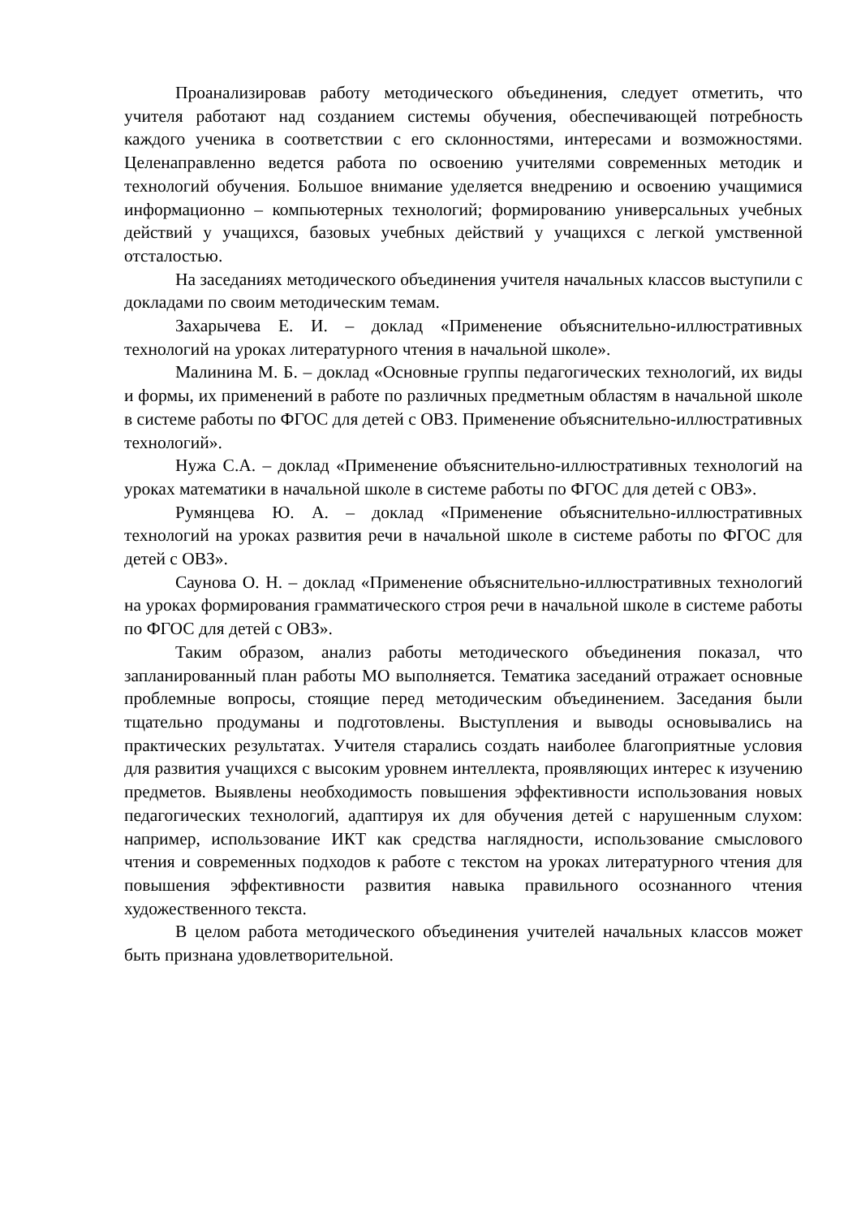Проанализировав работу методического объединения, следует отметить, что учителя работают над созданием системы обучения, обеспечивающей потребность каждого ученика в соответствии с его склонностями, интересами и возможностями. Целенаправленно ведется работа по освоению учителями современных методик и технологий обучения. Большое внимание уделяется внедрению и освоению учащимися информационно – компьютерных технологий; формированию универсальных учебных действий у учащихся, базовых учебных действий у учащихся с легкой умственной отсталостью.
На заседаниях методического объединения учителя начальных классов выступили с докладами по своим методическим темам.
Захарычева Е. И. – доклад «Применение объяснительно-иллюстративных технологий на уроках литературного чтения в начальной школе».
Малинина М. Б. – доклад «Основные группы педагогических технологий, их виды и формы, их применений в работе по различных предметным областям в начальной школе в системе работы по ФГОС для детей с ОВЗ. Применение объяснительно-иллюстративных технологий».
Нужа С.А. – доклад «Применение объяснительно-иллюстративных технологий на уроках математики в начальной школе в системе работы по ФГОС для детей с ОВЗ».
Румянцева Ю. А. – доклад «Применение объяснительно-иллюстративных технологий на уроках развития речи в начальной школе в системе работы по ФГОС для детей с ОВЗ».
Саунова О. Н. – доклад «Применение объяснительно-иллюстративных технологий на уроках формирования грамматического строя речи в начальной школе в системе работы по ФГОС для детей с ОВЗ».
Таким образом, анализ работы методического объединения показал, что запланированный план работы МО выполняется. Тематика заседаний отражает основные проблемные вопросы, стоящие перед методическим объединением. Заседания были тщательно продуманы и подготовлены. Выступления и выводы основывались на практических результатах. Учителя старались создать наиболее благоприятные условия для развития учащихся с высоким уровнем интеллекта, проявляющих интерес к изучению предметов. Выявлены необходимость повышения эффективности использования новых педагогических технологий, адаптируя их для обучения детей с нарушенным слухом: например, использование ИКТ как средства наглядности, использование смыслового чтения и современных подходов к работе с текстом на уроках литературного чтения для повышения эффективности развития навыка правильного осознанного чтения художественного текста.
В целом работа методического объединения учителей начальных классов может быть признана удовлетворительной.